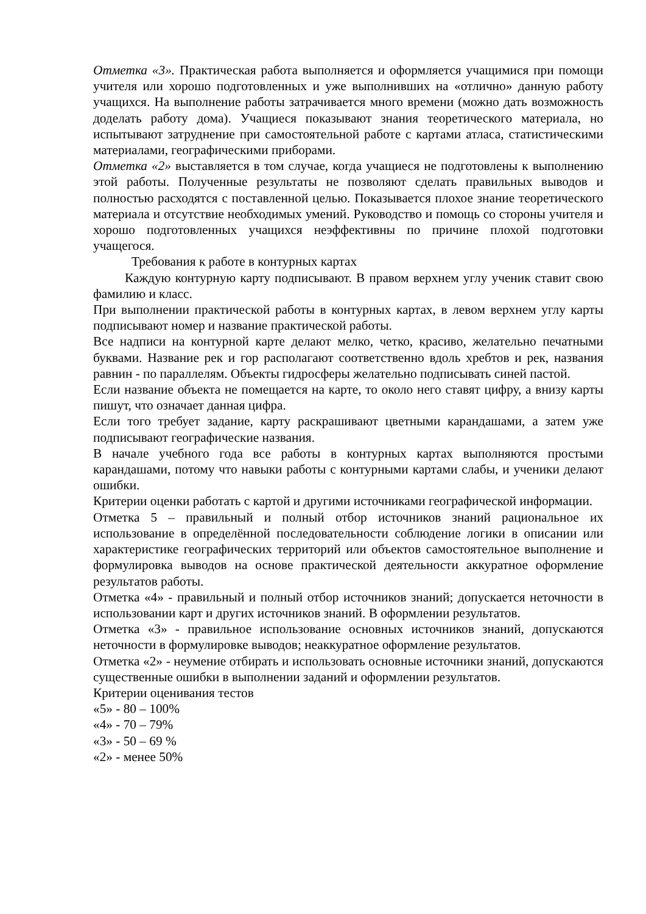Отметка «3». Практическая работа выполняется и оформляется учащимися при помощи учителя или хорошо подготовленных и уже выполнивших на «отлично» данную работу учащихся. На выполнение работы затрачивается много времени (можно дать возможность доделать работу дома). Учащиеся показывают знания теоретического материала, но испытывают затруднение при самостоятельной работе с картами атласа, статистическими материалами, географическими приборами.
Отметка «2» выставляется в том случае, когда учащиеся не подготовлены к выполнению этой работы. Полученные результаты не позволяют сделать правильных выводов и полностью расходятся с поставленной целью. Показывается плохое знание теоретического материала и отсутствие необходимых умений. Руководство и помощь со стороны учителя и хорошо подготовленных учащихся неэффективны по причине плохой подготовки учащегося.
Требования к работе в контурных картах
Каждую контурную карту подписывают. В правом верхнем углу ученик ставит свою фамилию и класс.
При выполнении практической работы в контурных картах, в левом верхнем углу карты подписывают номер и название практической работы.
Все надписи на контурной карте делают мелко, четко, красиво, желательно печатными буквами. Название рек и гор располагают соответственно вдоль хребтов и рек, названия равнин - по параллелям. Объекты гидросферы желательно подписывать синей пастой.
Если название объекта не помещается на карте, то около него ставят цифру, а внизу карты пишут, что означает данная цифра.
Если того требует задание, карту раскрашивают цветными карандашами, а затем уже подписывают географические названия.
В начале учебного года все работы в контурных картах выполняются простыми карандашами, потому что навыки работы с контурными картами слабы, и ученики делают ошибки.
Критерии оценки работать с картой и другими источниками географической информации.
Отметка 5 – правильный и полный отбор источников знаний рациональное их использование в определённой последовательности соблюдение логики в описании или характеристике географических территорий или объектов самостоятельное выполнение и формулировка выводов на основе практической деятельности аккуратное оформление результатов работы.
Отметка «4» - правильный и полный отбор источников знаний; допускается неточности в использовании карт и других источников знаний. В оформлении результатов.
Отметка «3» - правильное использование основных источников знаний, допускаются неточности в формулировке выводов; неаккуратное оформление результатов.
Отметка «2» - неумение отбирать и использовать основные источники знаний, допускаются существенные ошибки в выполнении заданий и оформлении результатов.
Критерии оценивания тестов
«5» - 80 – 100%
«4» - 70 – 79%
«3» - 50 – 69 %
«2» - менее 50%